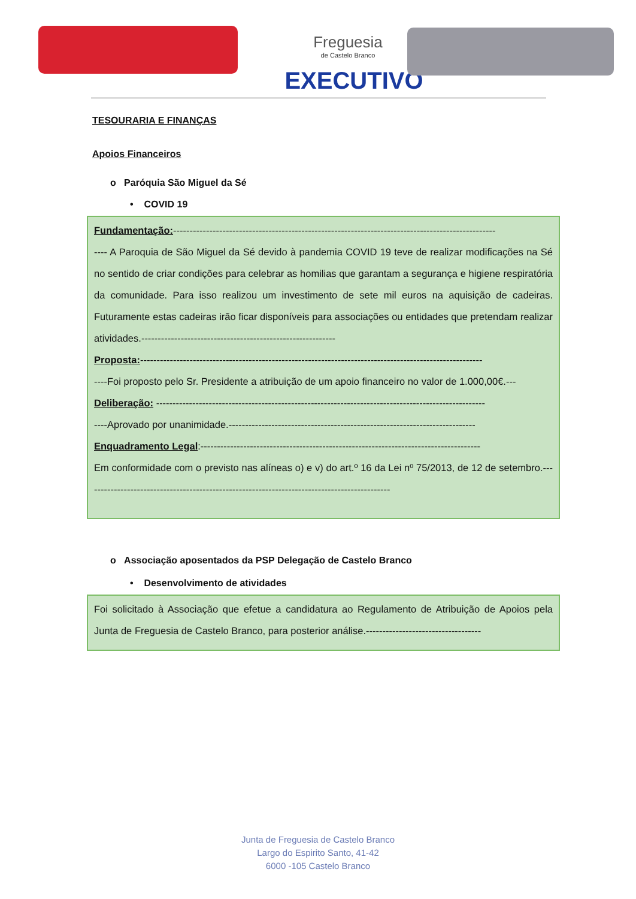Freguesia
de Castelo Branco
EXECUTIVO
TESOURARIA E FINANÇAS
Apoios Financeiros
o Paróquia São Miguel da Sé
• COVID 19
Fundamentação:--------------------------------------------------------------------------------------------------
---- A Paroquia de São Miguel da Sé devido à pandemia COVID 19 teve de realizar modificações na Sé no sentido de criar condições para celebrar as homilias que garantam a segurança e higiene respiratória da comunidade. Para isso realizou um investimento de sete mil euros na aquisição de cadeiras. Futuramente estas cadeiras irão ficar disponíveis para associações ou entidades que pretendam realizar atividades.-----------------------------------------------------------
Proposta:--------------------------------------------------------------------------------------------------------
----Foi proposto pelo Sr. Presidente a atribuição de um apoio financeiro no valor de 1.000,00€.---
Deliberação: ----------------------------------------------------------------------------------------------------
----Aprovado por unanimidade.---------------------------------------------------------------------------
Enquadramento Legal:-------------------------------------------------------------------------------------
Em conformidade com o previsto nas alíneas o) e v) do art.º 16 da Lei nº 75/2013, de 12 de setembro.---------------------------------------------------------------------------------------------
o Associação aposentados da PSP Delegação de Castelo Branco
• Desenvolvimento de atividades
Foi solicitado à Associação que efetue a candidatura ao Regulamento de Atribuição de Apoios pela Junta de Freguesia de Castelo Branco, para posterior análise.-----------------------------------
Junta de Freguesia de Castelo Branco
Largo do Espirito Santo, 41-42
6000 -105 Castelo Branco